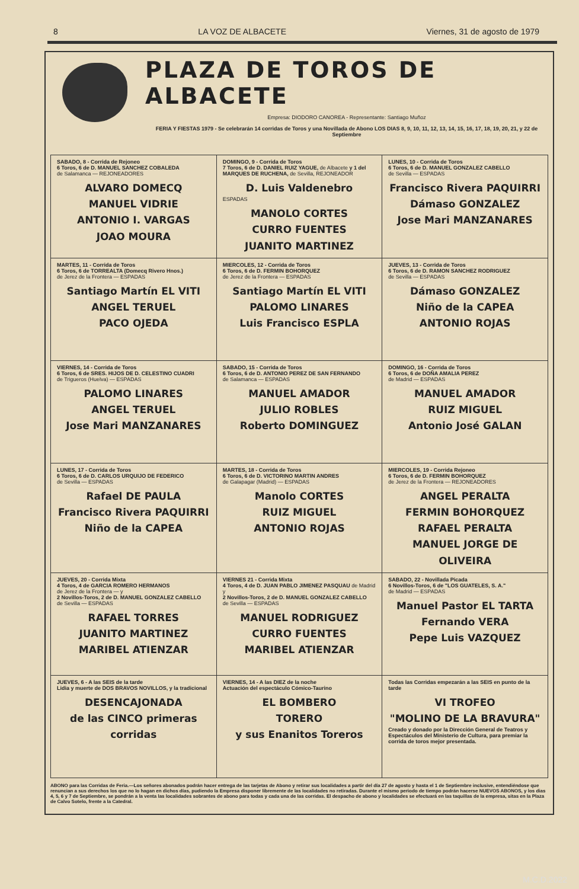8 LA VOZ DE ALBACETE Viernes, 31 de agosto de 1979
PLAZA DE TOROS DE ALBACETE
Empresa: DIODORO CANOREA - Representante: Santiago Muñoz
FERIA Y FIESTAS 1979 - Se celebrarán 14 corridas de Toros y una Novillada de Abono LOS DIAS 8, 9, 10, 11, 12, 13, 14, 15, 16, 17, 18, 19, 20, 21, y 22 de Septiembre
| SABADO, 8 - Corrida de Rejoneo 6 Toros, 6 de D. MANUEL SANCHEZ COBALEDA de Salamanca — REJONEADORES ALVARO DOMECQ MANUEL VIDRIE ANTONIO I. VARGAS JOAO MOURA | DOMINGO, 9 - Corrida de Toros 7 Toros, 6 de D. DANIEL RUIZ YAGUE, de Albacete y 1 del MARQUES DE RUCHENA, de Sevilla, REJONEADOR D. Luis Valdenebro ESPADAS MANOLO CORTES CURRO FUENTES JUANITO MARTINEZ | LUNES, 10 - Corrida de Toros 6 Toros, 6 de D. MANUEL GONZALEZ CABELLO de Sevilla — ESPADAS Francisco Rivera PAQUIRRI Dámaso GONZALEZ Jose Mari MANZANARES |
| MARTES, 11 - Corrida de Toros 6 Toros, 6 de TORREALTA (Domecq Rivero Hnos.) de Jerez de la Frontera — ESPADAS Santiago Martín EL VITI ANGEL TERUEL PACO OJEDA | MIERCOLES, 12 - Corrida de Toros 6 Toros, 6 de D. FERMIN BOHORQUEZ de Jerez de la Frontera — ESPADAS Santiago Martín EL VITI PALOMO LINARES Luis Francisco ESPLA | JUEVES, 13 - Corrida de Toros 6 Toros, 6 de D. RAMON SANCHEZ RODRIGUEZ de Sevilla — ESPADAS Dámaso GONZALEZ Niño de la CAPEA ANTONIO ROJAS |
| VIERNES, 14 - Corrida de Toros 6 Toros, 6 de SRES. HIJOS DE D. CELESTINO CUADRI de Trigueros (Huelva) — ESPADAS PALOMO LINARES ANGEL TERUEL Jose Mari MANZANARES | SABADO, 15 - Corrida de Toros 6 Toros, 6 de D. ANTONIO PEREZ DE SAN FERNANDO de Salamanca — ESPADAS MANUEL AMADOR JULIO ROBLES Roberto DOMINGUEZ | DOMINGO, 16 - Corrida de Toros 6 Toros, 6 de DOÑA AMALIA PEREZ de Madrid — ESPADAS MANUEL AMADOR RUIZ MIGUEL Antonio José GALAN |
| LUNES, 17 - Corrida de Toros 6 Toros, 6 de D. CARLOS URQUIJO DE FEDERICO de Sevilla — ESPADAS Rafael DE PAULA Francisco Rivera PAQUIRRI Niño de la CAPEA | MARTES, 18 - Corrida de Toros 6 Toros, 6 de D. VICTORINO MARTIN ANDRES de Galapagar (Madrid) — ESPADAS Manolo CORTES RUIZ MIGUEL ANTONIO ROJAS | MIERCOLES, 19 - Corrida Rejoneo 6 Toros, 6 de D. FERMIN BOHORQUEZ de Jerez de la Frontera — REJONEADORES ANGEL PERALTA FERMIN BOHORQUEZ RAFAEL PERALTA MANUEL JORGE DE OLIVEIRA |
| JUEVES, 20 - Corrida Mixta 4 Toros, 4 de GARCIA ROMERO HERMANOS de Jerez de la Frontera — y 2 Novillos-Toros, 2 de D. MANUEL GONZALEZ CABELLO de Sevilla — ESPADAS RAFAEL TORRES JUANITO MARTINEZ MARIBEL ATIENZAR | VIERNES 21 - Corrida Mixta 4 Toros, 4 de D. JUAN PABLO JIMENEZ PASQUAU de Madrid y 2 Novillos-Toros, 2 de D. MANUEL GONZALEZ CABELLO de Sevilla — ESPADAS MANUEL RODRIGUEZ CURRO FUENTES MARIBEL ATIENZAR | SABADO, 22 - Novillada Picada 6 Novillos-Toros, 6 de "LOS GUATELES, S. A." de Madrid — ESPADAS Manuel Pastor EL TARTA Fernando VERA Pepe Luis VAZQUEZ |
| JUEVES, 6 - A las SEIS de la tarde Lidia y muerte de DOS BRAVOS NOVILLOS, y la tradicional DESENCAJONADA de las CINCO primeras corridas | VIERNES, 14 - A las DIEZ de la noche Actuación del espectáculo Cómico-Taurino EL BOMBERO TORERO y sus Enanitos Toreros | Todas las Corridas empezarán a las SEIS en punto de la tarde VI TROFEO "MOLINO DE LA BRAVURA" Creado y donado por la Dirección General de Teatros y Espectáculos del Ministerio de Cultura, para premiar la corrida de toros mejor presentada. |
ABONO para las Corridas de Feria.—Los señores abonados podrán hacer entrega de las tarjetas de Abono y retirar sus localidades a partir del día 27 de agosto y hasta el 1 de Septiembre inclusive, entendiéndose que renuncian a sus derechos los que no lo hagan en dichos días, pudiendo la Empresa disponer libremente de las localidades no retiradas. Durante el mismo periodo de tiempo podrán hacerse NUEVOS ABONOS, y los dias 4, 5, 6 y 7 de Septiembre, se pondrán a la venta las localidades sobrantes de abono para todas y cada una de las corridas. El despacho de abono y localidades se efectuará en las taquillas de la empresa, sitas en la Plaza de Calvo Sotelo, frente a la Catedral.
M.C.D.2022